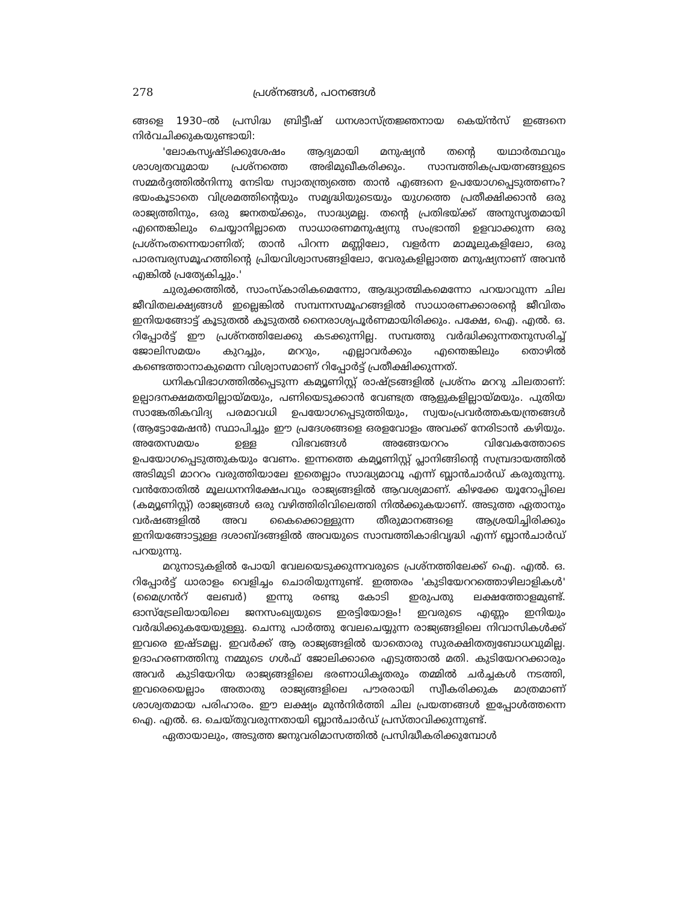278 പ്രശ്നങ്ങൾ, പഠനങ്ങൾ
ങ്ങളെ 1930–ൽ പ്രസിദ്ധ ബ്രിട്ടീഷ് ധനശാസ്ത്രജ്ഞനായ കെയ്ൻസ് ഇങ്ങനെ നിർവചിക്കുകയുണ്ടായി:
'ലോകസൃഷ്ടിക്കുശേഷം ആദ്യമായി മനുഷ്യൻ തന്റെ യഥാർത്ഥവും ശാശ്വതവുമായ പ്രശ്നത്തെ അഭിമുഖീകരിക്കും. സാമ്പത്തികപ്രയത്നങ്ങളുടെ സമ്മർദ്ദത്തിൽനിന്നു നേടിയ സ്വാതന്ത്ര്യത്തെ താൻ എങ്ങനെ ഉപയോഗപ്പെടുത്തണം? ഭയംകൂടാതെ വിശ്രമത്തിന്റെയും സമൃദ്ധിയുടെയും യുഗത്തെ പ്രതീക്ഷിക്കാൻ ഒരു രാജ്യത്തിനും, ഒരു ജനതയ്ക്കും, സാദ്ധ്യമല്ല. തന്റെ പ്രതിഭയ്ക്ക് അനുസൃതമായി എന്തെങ്കിലും ചെയ്യാനില്ലാതെ സാധാരണമനുഷ്യനു സംഭ്രാന്തി ഉളവാക്കുന്ന ഒരു പ്രശ്നംതന്നെയാണിത്; താൻ പിറന്ന മണ്ണിലോ, വളർന്ന മാമൂലുകളിലോ, ഒരു പാരമ്പര്യസമൂഹത്തിന്റെ പ്രിയവിശ്വാസങ്ങളിലോ, വേരുകളില്ലാത്ത മനുഷ്യനാണ് അവൻ എങ്കിൽ പ്രത്യേകിച്ചും.'
ചുരുക്കത്തിൽ, സാംസ്കാരികമെന്നോ, ആദ്ധ്യാത്മികമെന്നോ പറയാവുന്ന ചില ജീവിതലക്ഷ്യങ്ങൾ ഇല്ലെങ്കിൽ സമ്പന്നസമൂഹങ്ങളിൽ സാധാരണക്കാരന്റെ ജീവിതം ഇനിയങ്ങോട്ട് കൂടുതൽ കൂടുതൽ നൈരാശ്യപൂർണമായിരിക്കും. പക്ഷേ, ഐ. എൽ. ഒ. റിപ്പോർട്ട് ഈ പ്രശ്നത്തിലേക്കു കടക്കുന്നില്ല. സമ്പത്തു വർദ്ധിക്കുന്നതനുസരിച്ച് ജോലിസമയം കുറച്ചും, മററും, എല്ലാവർക്കും എന്തെങ്കിലും തൊഴിൽ കണ്ടെത്താനാകുമെന്ന വിശ്വാസമാണ് റിപ്പോർട്ട് പ്രതീക്ഷിക്കുന്നത്.
ധനികവിഭാഗത്തിൽപ്പെടുന്ന കമ്യൂണിസ്റ്റ് രാഷ്ട്രങ്ങളിൽ പ്രശ്നം മററു ചിലതാണ്: ഉല്പാദനക്ഷമതയില്ലായ്മയും, പണിയെടുക്കാൻ വേണ്ടത്ര ആളുകളില്ലായ്മയും. പുതിയ സാങ്കേതികവിദ്യ പരമാവധി ഉപയോഗപ്പെടുത്തിയും, സ്വയംപ്രവർത്തകയന്ത്രങ്ങൾ (ആട്ടോമേഷൻ) സ്ഥാപിച്ചും ഈ പ്രദേശങ്ങളെ ഒരളവോളം അവക്ക് നേരിടാൻ കഴിയും. അതേസമയം ഉള്ള വിഭവങ്ങൾ അങ്ങേയററം വിവേകത്തോടെ ഉപയോഗപ്പെടുത്തുകയും വേണം. ഇന്നത്തെ കമ്യൂണിസ്റ്റ് പ്ലാനിങ്ങിന്റെ സമ്പ്രദായത്തിൽ അടിമുടി മാററം വരുത്തിയാലേ ഇതെല്ലാം സാദ്ധ്യമാവൂ എന്ന് ബ്ലാൻചാർഡ് കരുതുന്നു. വൻതോതിൽ മൂലധനനിക്ഷേപവും രാജ്യങ്ങളിൽ ആവശ്യമാണ്. കിഴക്കേ യൂറോപ്പിലെ (കമ്യൂണിസ്റ്റ്) രാജ്യങ്ങൾ ഒരു വഴിത്തിരിവിലെത്തി നിൽക്കുകയാണ്. അടുത്ത ഏതാനും വർഷങ്ങളിൽ അവ കൈക്കൊള്ളുന്ന തീരുമാനങ്ങളെ ആശ്രയിച്ചിരിക്കും ഇനിയങ്ങോട്ടുള്ള ദശാബ്ദങ്ങളിൽ അവയുടെ സാമ്പത്തികാഭിവൃദ്ധി എന്ന് ബ്ലാൻചാർഡ് പറയുന്നു.
മറുനാടുകളിൽ പോയി വേലയെടുക്കുന്നവരുടെ പ്രശ്നത്തിലേക്ക് ഐ. എൽ. ഒ. റിപ്പോർട്ട് ധാരാളം വെളിച്ചം ചൊരിയുന്നുണ്ട്. ഇത്തരം 'കുടിയേററത്തൊഴിലാളികൾ' (മൈഗ്രൻറ് ലേബർ) ഇന്നു രണ്ടു കോടി ഇരുപതു ലക്ഷത്തോളമുണ്ട്. ഓസ്ട്രേലിയായിലെ ജനസംഖ്യയുടെ ഇരട്ടിയോളം! ഇവരുടെ എണ്ണം ഇനിയും വർദ്ധിക്കുകയേയുള്ളു. ചെന്നു പാർത്തു വേലചെയ്യുന്ന രാജ്യങ്ങളിലെ നിവാസികൾക്ക് ഇവരെ ഇഷ്ടമല്ല. ഇവർക്ക് ആ രാജ്യങ്ങളിൽ യാതൊരു സുരക്ഷിതത്വബോധവുമില്ല. ഉദാഹരണത്തിനു നമ്മുടെ ഗൾഫ് ജോലിക്കാരെ എടുത്താൽ മതി. കുടിയേററക്കാരും അവർ കുടിയേറിയ രാജ്യങ്ങളിലെ ഭരണാധികൃതരും തമ്മിൽ ചർച്ചകൾ നടത്തി, ഇവരെയെല്ലാം അതാതു രാജ്യങ്ങളിലെ പൗരരായി സ്വീകരിക്കുക മാത്രമാണ് ശാശ്വതമായ പരിഹാരം. ഈ ലക്ഷ്യം മുൻനിർത്തി ചില പ്രയത്നങ്ങൾ ഇപ്പോൾത്തന്നെ ഐ. എൽ. ഒ. ചെയ്തുവരുന്നതായി ബ്ലാൻചാർഡ് പ്രസ്താവിക്കുന്നുണ്ട്.
ഏതായാലും, അടുത്ത ജനുവരിമാസത്തിൽ പ്രസിദ്ധീകരിക്കുമ്പോൾ